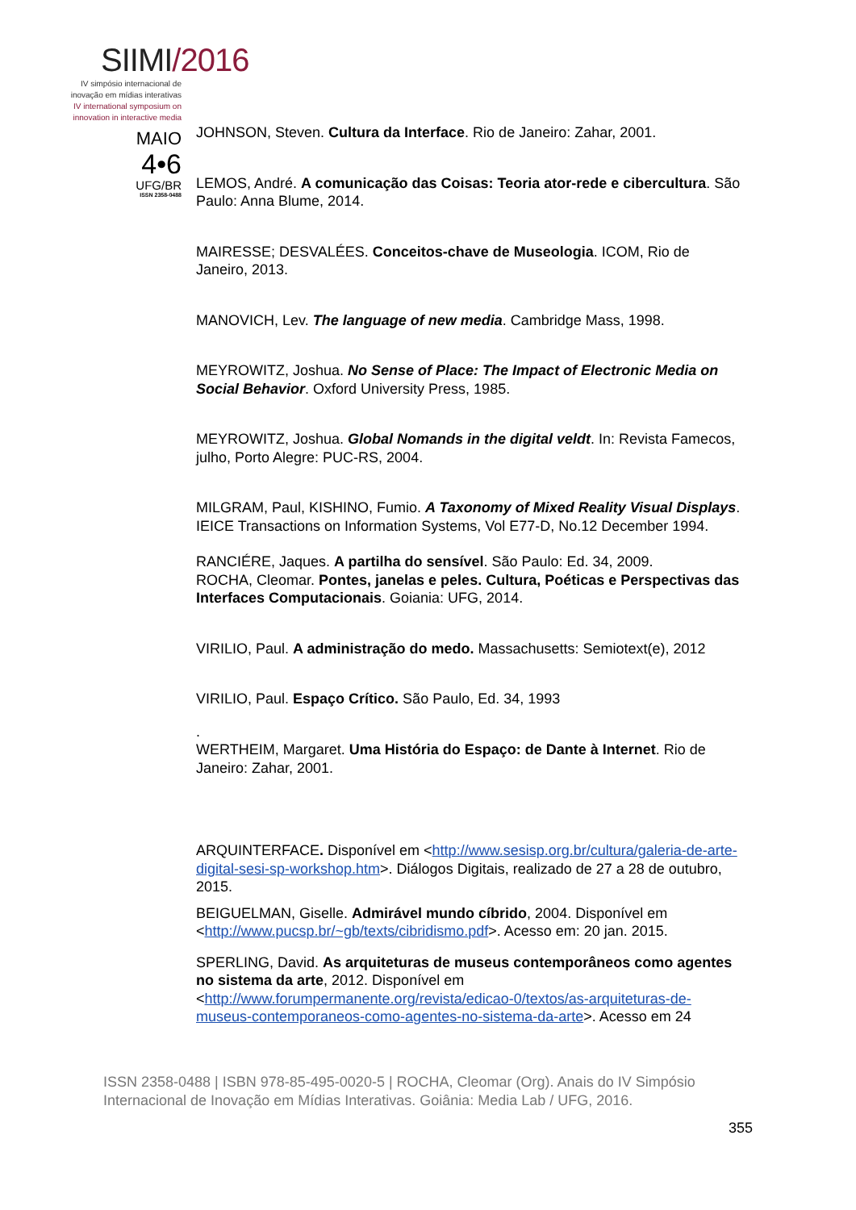SIIMI/2016
IV simpósio internacional de
inovação em mídias interativas
IV international symposium on
innovation in interactive media
MAIO
4•6
UFG/BR
ISSN 2358-0488
JOHNSON, Steven. Cultura da Interface. Rio de Janeiro: Zahar, 2001.
LEMOS, André. A comunicação das Coisas: Teoria ator-rede e cibercultura. São Paulo: Anna Blume, 2014.
MAIRESSE; DESVALÉES. Conceitos-chave de Museologia. ICOM, Rio de Janeiro, 2013.
MANOVICH, Lev. The language of new media. Cambridge Mass, 1998.
MEYROWITZ, Joshua. No Sense of Place: The Impact of Electronic Media on Social Behavior. Oxford University Press, 1985.
MEYROWITZ, Joshua. Global Nomands in the digital veldt. In: Revista Famecos, julho, Porto Alegre: PUC-RS, 2004.
MILGRAM, Paul, KISHINO, Fumio. A Taxonomy of Mixed Reality Visual Displays. IEICE Transactions on Information Systems, Vol E77-D, No.12 December 1994.
RANCIÉRE, Jaques. A partilha do sensível. São Paulo: Ed. 34, 2009.
ROCHA, Cleomar. Pontes, janelas e peles. Cultura, Poéticas e Perspectivas das Interfaces Computacionais. Goiania: UFG, 2014.
VIRILIO, Paul. A administração do medo. Massachusetts: Semiotext(e), 2012
VIRILIO, Paul. Espaço Crítico. São Paulo, Ed. 34, 1993
.
WERTHEIM, Margaret. Uma História do Espaço: de Dante à Internet. Rio de Janeiro: Zahar, 2001.
ARQUINTERFACE. Disponível em <http://www.sesisp.org.br/cultura/galeria-de-arte-digital-sesi-sp-workshop.htm>. Diálogos Digitais, realizado de 27 a 28 de outubro, 2015.
BEIGUELMAN, Giselle. Admirável mundo cíbrido, 2004. Disponível em <http://www.pucsp.br/~gb/texts/cibridismo.pdf>. Acesso em: 20 jan. 2015.
SPERLING, David. As arquiteturas de museus contemporâneos como agentes no sistema da arte, 2012. Disponível em <http://www.forumpermanente.org/revista/edicao-0/textos/as-arquiteturas-de-museus-contemporaneos-como-agentes-no-sistema-da-arte>. Acesso em 24
ISSN 2358-0488 | ISBN 978-85-495-0020-5 | ROCHA, Cleomar (Org). Anais do IV Simpósio Internacional de Inovação em Mídias Interativas. Goiânia: Media Lab / UFG, 2016.
355